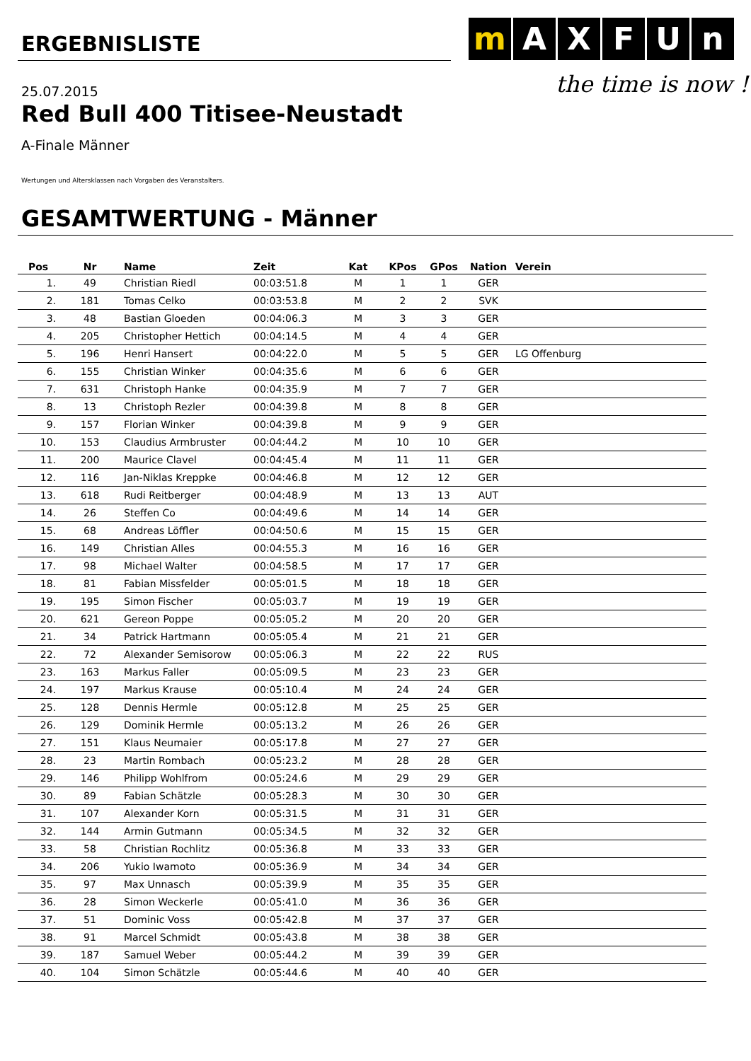ERGEBNISLISTE
m A X F U n
the time is now !
25.07.2015
Red Bull 400 Titisee-Neustadt
A-Finale Männer
Wertungen und Altersklassen nach Vorgaben des Veranstalters.
GESAMTWERTUNG - Männer
| Pos | Nr | Name | Zeit | Kat | KPos | GPos | Nation | Verein |
| --- | --- | --- | --- | --- | --- | --- | --- | --- |
| 1. | 49 | Christian Riedl | 00:03:51.8 | M | 1 | 1 | GER | |
| 2. | 181 | Tomas Celko | 00:03:53.8 | M | 2 | 2 | SVK | |
| 3. | 48 | Bastian Gloeden | 00:04:06.3 | M | 3 | 3 | GER | |
| 4. | 205 | Christopher Hettich | 00:04:14.5 | M | 4 | 4 | GER | |
| 5. | 196 | Henri Hansert | 00:04:22.0 | M | 5 | 5 | GER | LG Offenburg |
| 6. | 155 | Christian Winker | 00:04:35.6 | M | 6 | 6 | GER | |
| 7. | 631 | Christoph Hanke | 00:04:35.9 | M | 7 | 7 | GER | |
| 8. | 13 | Christoph Rezler | 00:04:39.8 | M | 8 | 8 | GER | |
| 9. | 157 | Florian Winker | 00:04:39.8 | M | 9 | 9 | GER | |
| 10. | 153 | Claudius Armbruster | 00:04:44.2 | M | 10 | 10 | GER | |
| 11. | 200 | Maurice Clavel | 00:04:45.4 | M | 11 | 11 | GER | |
| 12. | 116 | Jan-Niklas Kreppke | 00:04:46.8 | M | 12 | 12 | GER | |
| 13. | 618 | Rudi Reitberger | 00:04:48.9 | M | 13 | 13 | AUT | |
| 14. | 26 | Steffen Co | 00:04:49.6 | M | 14 | 14 | GER | |
| 15. | 68 | Andreas Löffler | 00:04:50.6 | M | 15 | 15 | GER | |
| 16. | 149 | Christian Alles | 00:04:55.3 | M | 16 | 16 | GER | |
| 17. | 98 | Michael Walter | 00:04:58.5 | M | 17 | 17 | GER | |
| 18. | 81 | Fabian Missfelder | 00:05:01.5 | M | 18 | 18 | GER | |
| 19. | 195 | Simon Fischer | 00:05:03.7 | M | 19 | 19 | GER | |
| 20. | 621 | Gereon Poppe | 00:05:05.2 | M | 20 | 20 | GER | |
| 21. | 34 | Patrick Hartmann | 00:05:05.4 | M | 21 | 21 | GER | |
| 22. | 72 | Alexander Semisorow | 00:05:06.3 | M | 22 | 22 | RUS | |
| 23. | 163 | Markus Faller | 00:05:09.5 | M | 23 | 23 | GER | |
| 24. | 197 | Markus Krause | 00:05:10.4 | M | 24 | 24 | GER | |
| 25. | 128 | Dennis Hermle | 00:05:12.8 | M | 25 | 25 | GER | |
| 26. | 129 | Dominik Hermle | 00:05:13.2 | M | 26 | 26 | GER | |
| 27. | 151 | Klaus Neumaier | 00:05:17.8 | M | 27 | 27 | GER | |
| 28. | 23 | Martin Rombach | 00:05:23.2 | M | 28 | 28 | GER | |
| 29. | 146 | Philipp Wohlfrom | 00:05:24.6 | M | 29 | 29 | GER | |
| 30. | 89 | Fabian Schätzle | 00:05:28.3 | M | 30 | 30 | GER | |
| 31. | 107 | Alexander Korn | 00:05:31.5 | M | 31 | 31 | GER | |
| 32. | 144 | Armin Gutmann | 00:05:34.5 | M | 32 | 32 | GER | |
| 33. | 58 | Christian Rochlitz | 00:05:36.8 | M | 33 | 33 | GER | |
| 34. | 206 | Yukio Iwamoto | 00:05:36.9 | M | 34 | 34 | GER | |
| 35. | 97 | Max Unnasch | 00:05:39.9 | M | 35 | 35 | GER | |
| 36. | 28 | Simon Weckerle | 00:05:41.0 | M | 36 | 36 | GER | |
| 37. | 51 | Dominic Voss | 00:05:42.8 | M | 37 | 37 | GER | |
| 38. | 91 | Marcel Schmidt | 00:05:43.8 | M | 38 | 38 | GER | |
| 39. | 187 | Samuel Weber | 00:05:44.2 | M | 39 | 39 | GER | |
| 40. | 104 | Simon Schätzle | 00:05:44.6 | M | 40 | 40 | GER | |